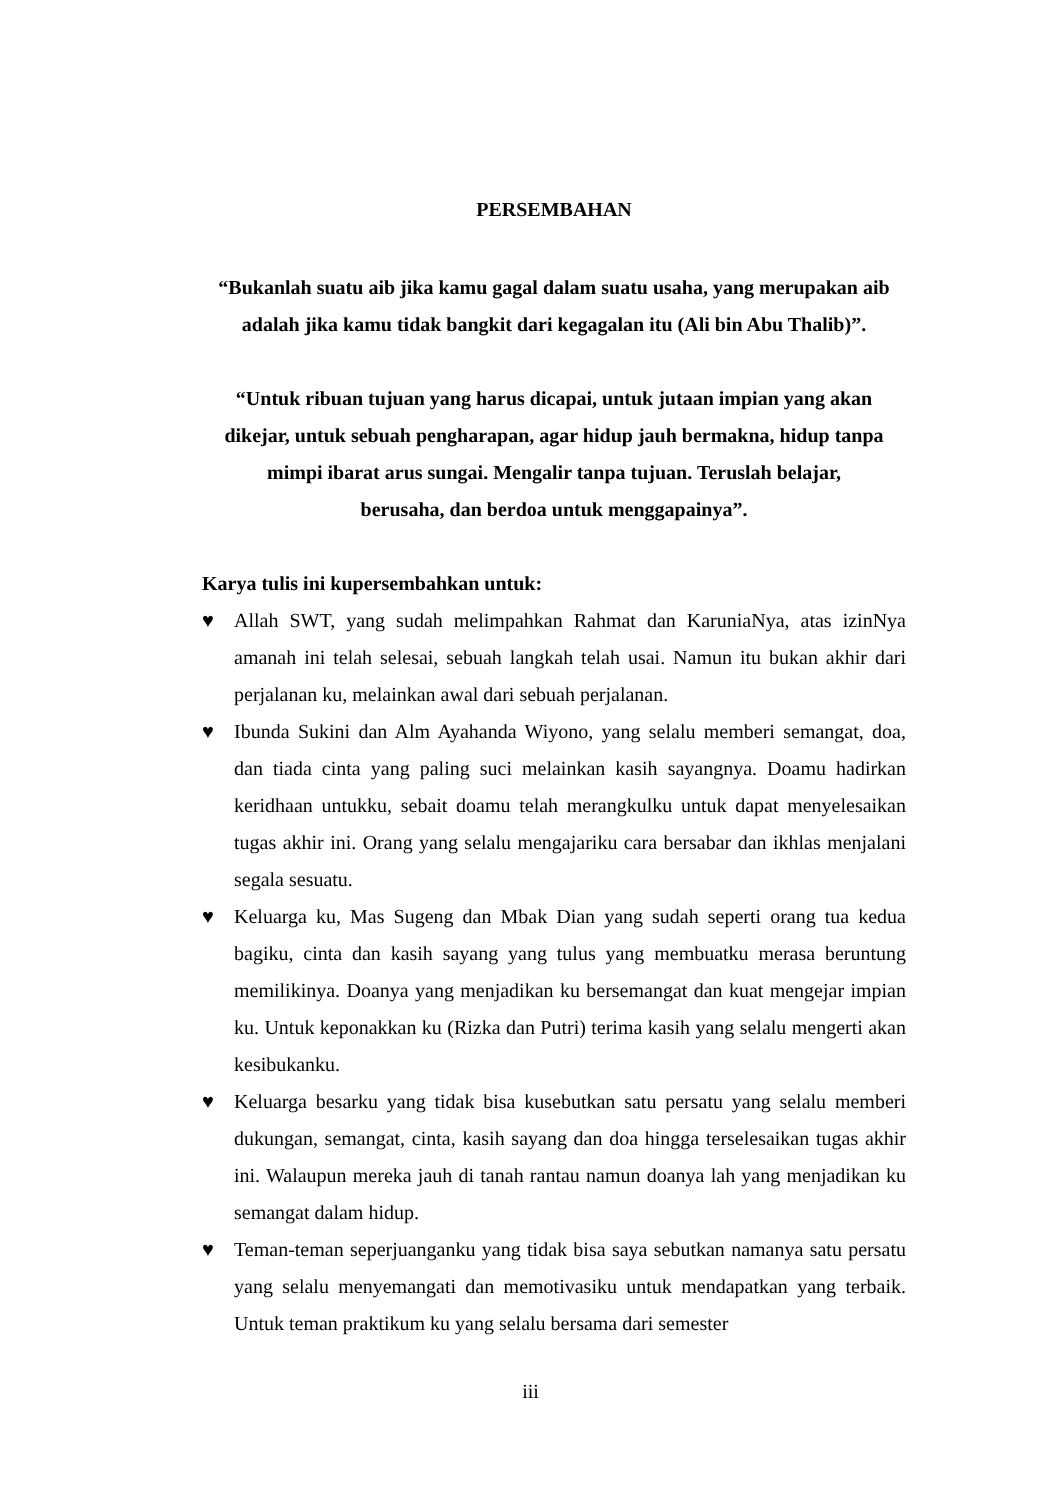PERSEMBAHAN
“Bukanlah suatu aib jika kamu gagal dalam suatu usaha, yang merupakan aib adalah jika kamu tidak bangkit dari kegagalan itu (Ali bin Abu Thalib)”.
“Untuk ribuan tujuan yang harus dicapai, untuk jutaan impian yang akan dikejar, untuk sebuah pengharapan, agar hidup jauh bermakna, hidup tanpa mimpi ibarat arus sungai. Mengalir tanpa tujuan. Teruslah belajar,
berusaha, dan berdoa untuk menggapainya”.
Karya tulis ini kupersembahkan untuk:
♥ Allah SWT, yang sudah melimpahkan Rahmat dan KaruniaNya, atas izinNya amanah ini telah selesai, sebuah langkah telah usai. Namun itu bukan akhir dari perjalanan ku, melainkan awal dari sebuah perjalanan.
♥ Ibunda Sukini dan Alm Ayahanda Wiyono, yang selalu memberi semangat, doa, dan tiada cinta yang paling suci melainkan kasih sayangnya. Doamu hadirkan keridhaan untukku, sebait doamu telah merangkulku untuk dapat menyelesaikan tugas akhir ini. Orang yang selalu mengajariku cara bersabar dan ikhlas menjalani segala sesuatu.
♥ Keluarga ku, Mas Sugeng dan Mbak Dian yang sudah seperti orang tua kedua bagiku, cinta dan kasih sayang yang tulus yang membuatku merasa beruntung memilikinya. Doanya yang menjadikan ku bersemangat dan kuat mengejar impian ku. Untuk keponakkan ku (Rizka dan Putri) terima kasih yang selalu mengerti akan kesibukanku.
♥ Keluarga besarku yang tidak bisa kusebutkan satu persatu yang selalu memberi dukungan, semangat, cinta, kasih sayang dan doa hingga terselesaikan tugas akhir ini. Walaupun mereka jauh di tanah rantau namun doanya lah yang menjadikan ku semangat dalam hidup.
♥ Teman-teman seperjuanganku yang tidak bisa saya sebutkan namanya satu persatu yang selalu menyemangati dan memotivasiku untuk mendapatkan yang terbaik. Untuk teman praktikum ku yang selalu bersama dari semester
iii